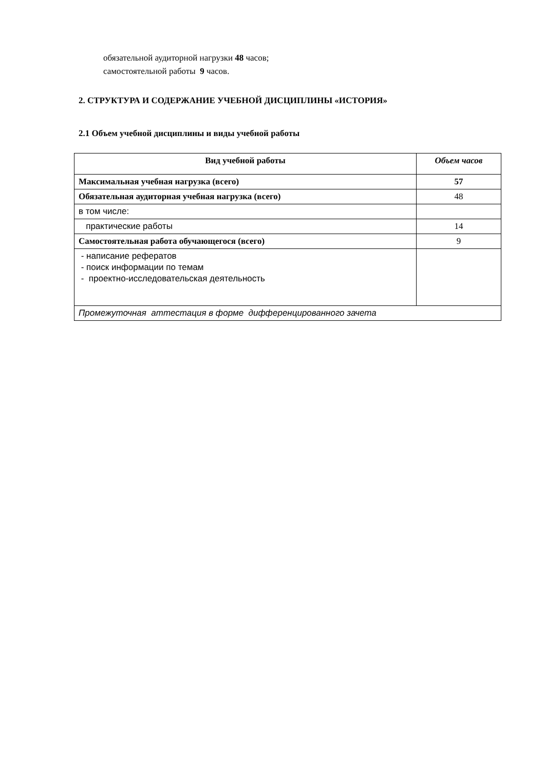обязательной аудиторной нагрузки 48 часов;
самостоятельной работы 9 часов.
2. СТРУКТУРА И СОДЕРЖАНИЕ УЧЕБНОЙ ДИСЦИПЛИНЫ «ИСТОРИЯ»
2.1 Объем учебной дисциплины и виды учебной работы
| Вид учебной работы | Объем часов |
| --- | --- |
| Максимальная учебная нагрузка (всего) | 57 |
| Обязательная аудиторная учебная нагрузка (всего) | 48 |
| в том числе: | |
| практические работы | 14 |
| Самостоятельная работа обучающегося (всего) | 9 |
| - написание рефератов - поиск информации по темам - проектно-исследовательская деятельность | |
| Промежуточная аттестация в форме дифференцированного зачета | |